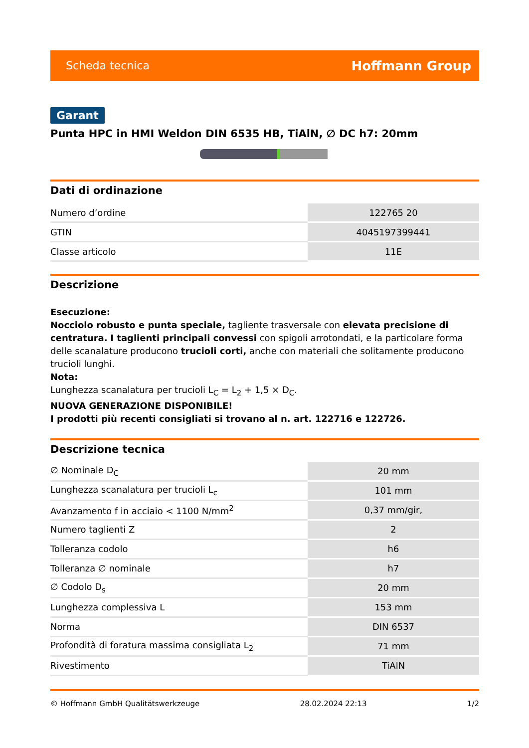Scheda tecnica Hoffmann Group
Garant
Punta HPC in HMI Weldon DIN 6535 HB, TiAlN, ∅ DC h7: 20mm
Dati di ordinazione
| Numero d’ordine | 122765 20 |
| GTIN | 4045197399441 |
| Classe articolo | 11E |
Descrizione
Esecuzione:
Nocciolo robusto e punta speciale, tagliente trasversale con elevata precisione di centratura. I taglienti principali convessi con spigoli arrotondati, e la particolare forma delle scanalature producono trucioli corti, anche con materiali che solitamente producono trucioli lunghi.
Nota:
Lunghezza scanalatura per trucioli L<sub>C</sub> = L<sub>2</sub> + 1,5 × D<sub>C</sub>.
NUOVA GENERAZIONE DISPONIBILE!
I prodotti più recenti consigliati si trovano al n. art. 122716 e 122726.
Descrizione tecnica
| ∅ Nominale D<sub>C</sub> | 20 mm |
| Lunghezza scanalatura per trucioli L<sub>c</sub> | 101 mm |
| Avanzamento f in acciaio < 1100 N/mm<sup>2</sup> | 0,37 mm/gir, |
| Numero taglienti Z | 2 |
| Tolleranza codolo | h6 |
| Tolleranza ∅ nominale | h7 |
| ∅ Codolo D<sub>s</sub> | 20 mm |
| Lunghezza complessiva L | 153 mm |
| Norma | DIN 6537 |
| Profondità di foratura massima consigliata L<sub>2</sub> | 71 mm |
| Rivestimento | TiAlN |
© Hoffmann GmbH Qualitätswerkzeuge 28.02.2024 22:13 1/2